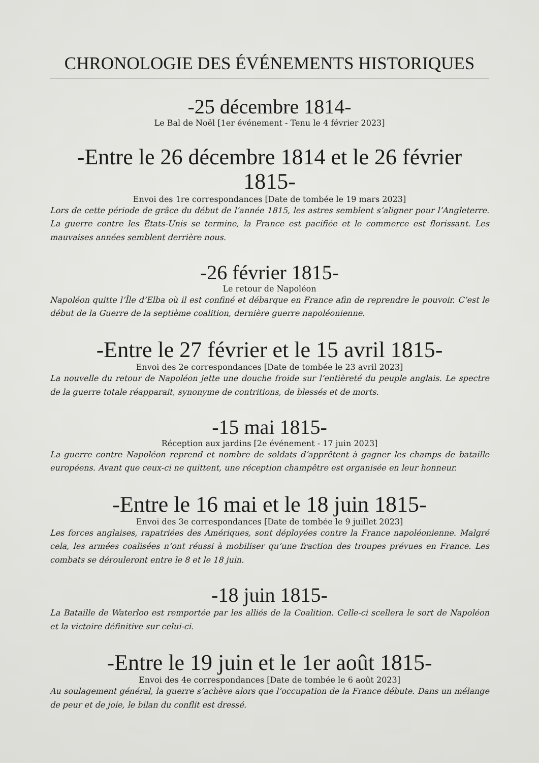CHRONOLOGIE DES ÉVÉNEMENTS HISTORIQUES
-25 décembre 1814-
Le Bal de Noël [1er événement - Tenu le 4 février 2023]
-Entre le 26 décembre 1814 et le 26 février 1815-
Envoi des 1re correspondances [Date de tombée le 19 mars 2023]
Lors de cette période de grâce du début de l’année 1815, les astres semblent s’aligner pour l’Angleterre. La guerre contre les États-Unis se termine, la France est pacifiée et le commerce est florissant. Les mauvaises années semblent derrière nous.
-26 février 1815-
Le retour de Napoléon
Napoléon quitte l’Île d’Elba où il est confiné et débarque en France afin de reprendre le pouvoir. C’est le début de la Guerre de la septième coalition, dernière guerre napoléonienne.
-Entre le 27 février et le 15 avril 1815-
Envoi des 2e correspondances [Date de tombée le 23 avril 2023]
La nouvelle du retour de Napoléon jette une douche froide sur l’entièreté du peuple anglais. Le spectre de la guerre totale réapparait, synonyme de contritions, de blessés et de morts.
-15 mai 1815-
Réception aux jardins [2e événement - 17 juin 2023]
La guerre contre Napoléon reprend et nombre de soldats d’apprêtent à gagner les champs de bataille européens. Avant que ceux-ci ne quittent, une réception champêtre est organisée en leur honneur.
-Entre le 16 mai et le 18 juin 1815-
Envoi des 3e correspondances [Date de tombée le 9 juillet 2023]
Les forces anglaises, rapatriées des Amériques, sont déployées contre la France napoléonienne. Malgré cela, les armées coalisées n’ont réussi à mobiliser qu’une fraction des troupes prévues en France. Les combats se dérouleront entre le 8 et le 18 juin.
-18 juin 1815-
La Bataille de Waterloo est remportée par les alliés de la Coalition. Celle-ci scellera le sort de Napoléon et la victoire définitive sur celui-ci.
-Entre le 19 juin et le 1er août 1815-
Envoi des 4e correspondances [Date de tombée le 6 août 2023]
Au soulagement général, la guerre s’achève alors que l’occupation de la France débute. Dans un mélange de peur et de joie, le bilan du conflit est dressé.